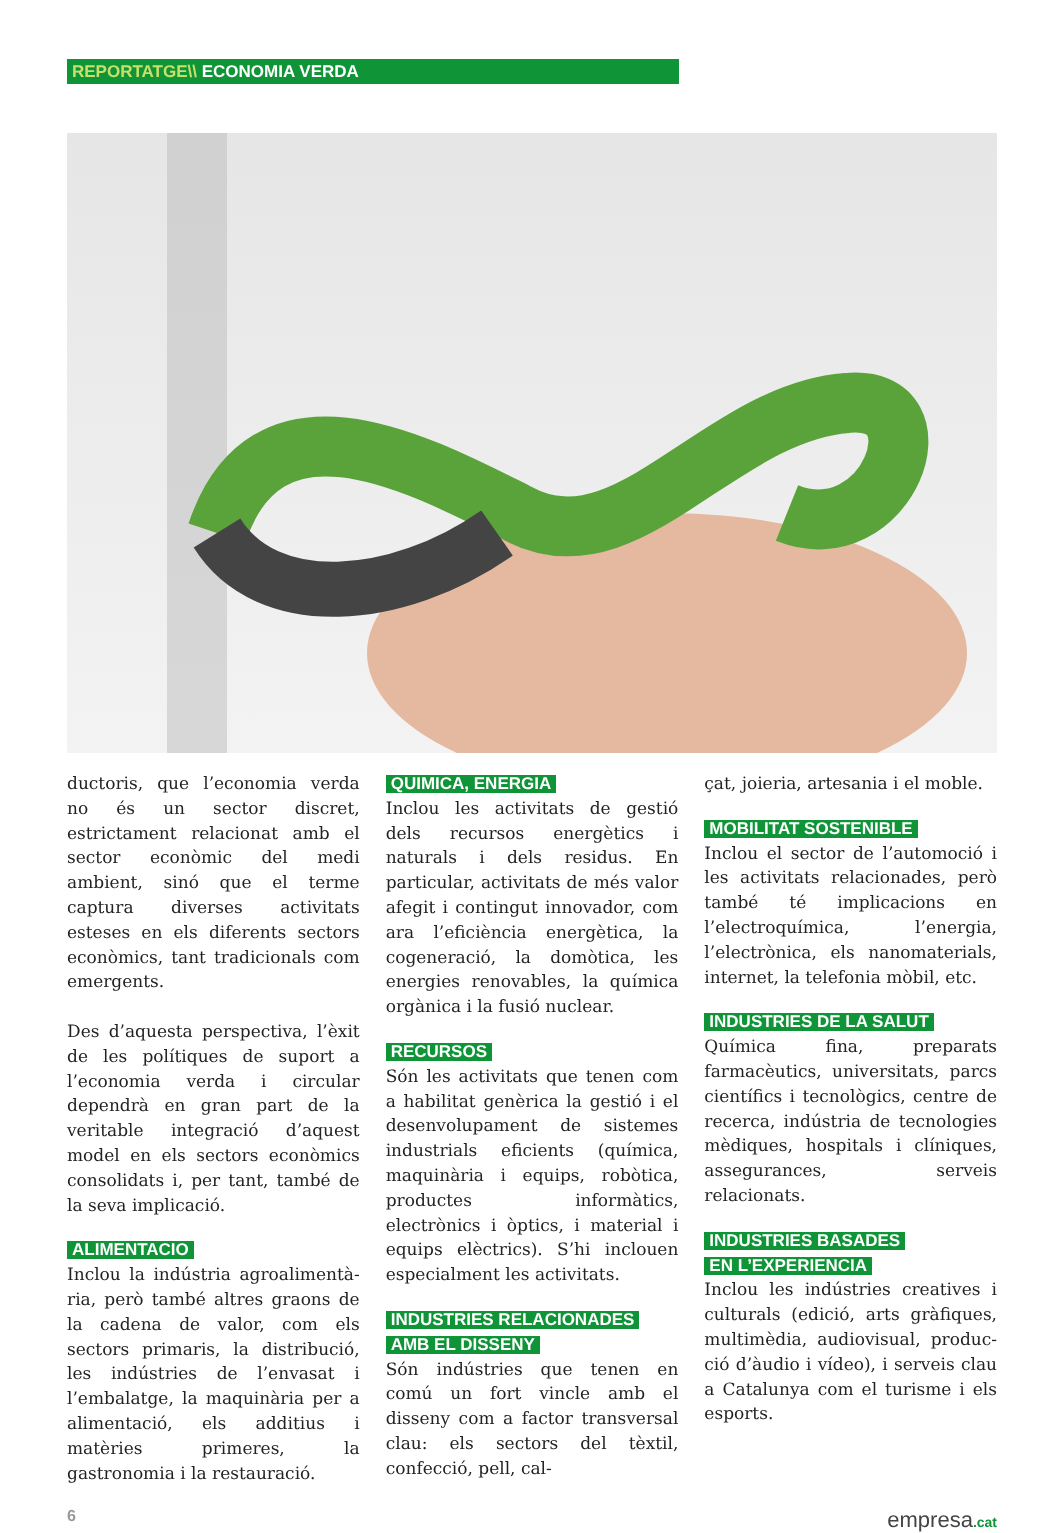REPORTATGE\\ ECONOMIA VERDA
ductoris, que l’economia verda no és un sector discret, estrictament relacionat amb el sector econò­mic del medi ambient, sinó que el terme captura diverses activi­tats esteses en els diferents sectors econòmics, tant tradicionals com emergents.
Des d’aquesta perspectiva, l’èxit de les polítiques de suport a l’eco­nomia verda i circular dependrà en gran part de la veritable inte­gració d’aquest model en els sec­tors econòmics consolidats i, per tant, també de la seva implicació.
ALIMENTACIO
Inclou la indústria agroalimentà­ria, però també altres graons de la cadena de valor, com els sectors primaris, la distribució, les indús­tries de l’envasat i l’embalatge, la maquinària per a alimentació, els additius i matèries primeres, la gastronomia i la restauració.
QUIMICA, ENERGIA
Inclou les activitats de gestió dels recursos energètics i naturals i dels residus. En particular, activitats de més valor afegit i contingut inno­vador, com ara l’eficiència energè­tica, la cogeneració, la domòtica, les energies renovables, la química orgànica i la fusió nuclear.
RECURSOS
Són les activitats que tenen com a habilitat genèrica la gestió i el des­envolupament de sistemes indus­trials eficients (química, maqui­nària i equips, robòtica, productes informàtics, electrònics i òptics, i material i equips elèctrics). S’hi in­clouen especialment les activitats.
INDUSTRIES RELACIONADES
AMB EL DISSENY
Són indústries que tenen en comú un fort vincle amb el disseny com a factor transversal clau: els sec­tors del tèxtil, confecció, pell, cal-
çat, joieria, artesania i el moble.
MOBILITAT SOSTENIBLE
Inclou el sector de l’automoció i les activitats relacionades, però també té implicacions en l’electro­química, l’energia, l’electrònica, els nanomaterials, internet, la te­lefonia mòbil, etc.
INDUSTRIES DE LA SALUT
Química fina, preparats farmacèu­tics, universitats, parcs científics i tecnològics, centre de recerca, in­dústria de tecnologies mèdiques, hospitals i clíniques, asseguran­ces, serveis relacionats.
INDUSTRIES BASADES
EN L’EXPERIENCIA
Inclou les indústries creatives i culturals (edició, arts gràfiques, multimèdia, audiovisual, produc­ció d’àudio i vídeo), i serveis clau a Catalunya com el turisme i els esports.
6 empresa.cat